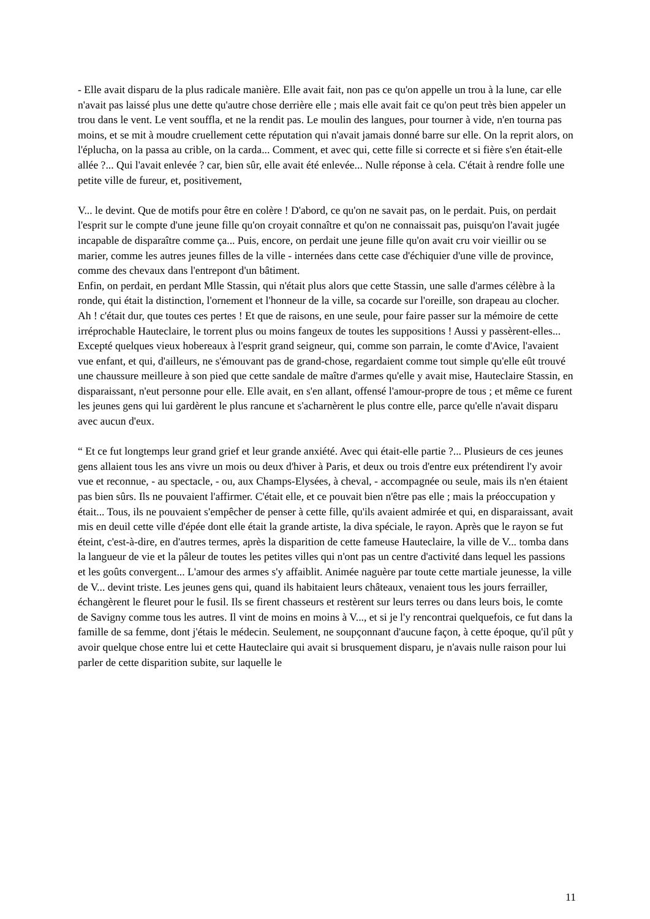- Elle avait disparu de la plus radicale manière. Elle avait fait, non pas ce qu'on appelle un trou à la lune, car elle n'avait pas laissé plus une dette qu'autre chose derrière elle ; mais elle avait fait ce qu'on peut très bien appeler un trou dans le vent. Le vent souffla, et ne la rendit pas. Le moulin des langues, pour tourner à vide, n'en tourna pas moins, et se mit à moudre cruellement cette réputation qui n'avait jamais donné barre sur elle. On la reprit alors, on l'éplucha, on la passa au crible, on la carda... Comment, et avec qui, cette fille si correcte et si fière s'en était-elle allée ?... Qui l'avait enlevée ? car, bien sûr, elle avait été enlevée... Nulle réponse à cela. C'était à rendre folle une petite ville de fureur, et, positivement,
V... le devint. Que de motifs pour être en colère ! D'abord, ce qu'on ne savait pas, on le perdait. Puis, on perdait l'esprit sur le compte d'une jeune fille qu'on croyait connaître et qu'on ne connaissait pas, puisqu'on l'avait jugée incapable de disparaître comme ça... Puis, encore, on perdait une jeune fille qu'on avait cru voir vieillir ou se marier, comme les autres jeunes filles de la ville - internées dans cette case d'échiquier d'une ville de province, comme des chevaux dans l'entrepont d'un bâtiment.
Enfin, on perdait, en perdant Mlle Stassin, qui n'était plus alors que cette Stassin, une salle d'armes célèbre à la ronde, qui était la distinction, l'ornement et l'honneur de la ville, sa cocarde sur l'oreille, son drapeau au clocher.
Ah ! c'était dur, que toutes ces pertes ! Et que de raisons, en une seule, pour faire passer sur la mémoire de cette irréprochable Hauteclaire, le torrent plus ou moins fangeux de toutes les suppositions ! Aussi y passèrent-elles...
Excepté quelques vieux hobereaux à l'esprit grand seigneur, qui, comme son parrain, le comte d'Avice, l'avaient vue enfant, et qui, d'ailleurs, ne s'émouvant pas de grand-chose, regardaient comme tout simple qu'elle eût trouvé une chaussure meilleure à son pied que cette sandale de maître d'armes qu'elle y avait mise, Hauteclaire Stassin, en disparaissant, n'eut personne pour elle. Elle avait, en s'en allant, offensé l'amour-propre de tous ; et même ce furent les jeunes gens qui lui gardèrent le plus rancune et s'acharnèrent le plus contre elle, parce qu'elle n'avait disparu avec aucun d'eux.
“ Et ce fut longtemps leur grand grief et leur grande anxiété. Avec qui était-elle partie ?... Plusieurs de ces jeunes gens allaient tous les ans vivre un mois ou deux d'hiver à Paris, et deux ou trois d'entre eux prétendirent l'y avoir vue et reconnue, - au spectacle, - ou, aux Champs-Elysées, à cheval, - accompagnée ou seule, mais ils n'en étaient pas bien sûrs. Ils ne pouvaient l'affirmer. C'était elle, et ce pouvait bien n'être pas elle ; mais la préoccupation y était... Tous, ils ne pouvaient s'empêcher de penser à cette fille, qu'ils avaient admirée et qui, en disparaissant, avait mis en deuil cette ville d'épée dont elle était la grande artiste, la diva spéciale, le rayon. Après que le rayon se fut éteint, c'est-à-dire, en d'autres termes, après la disparition de cette fameuse Hauteclaire, la ville de V... tomba dans la langueur de vie et la pâleur de toutes les petites villes qui n'ont pas un centre d'activité dans lequel les passions et les goûts convergent... L'amour des armes s'y affaiblit. Animée naguère par toute cette martiale jeunesse, la ville de V... devint triste. Les jeunes gens qui, quand ils habitaient leurs châteaux, venaient tous les jours ferrailler, échangèrent le fleuret pour le fusil. Ils se firent chasseurs et restèrent sur leurs terres ou dans leurs bois, le comte de Savigny comme tous les autres. Il vint de moins en moins à V..., et si je l'y rencontrai quelquefois, ce fut dans la famille de sa femme, dont j'étais le médecin. Seulement, ne soupçonnant d'aucune façon, à cette époque, qu'il pût y avoir quelque chose entre lui et cette Hauteclaire qui avait si brusquement disparu, je n'avais nulle raison pour lui parler de cette disparition subite, sur laquelle le
11